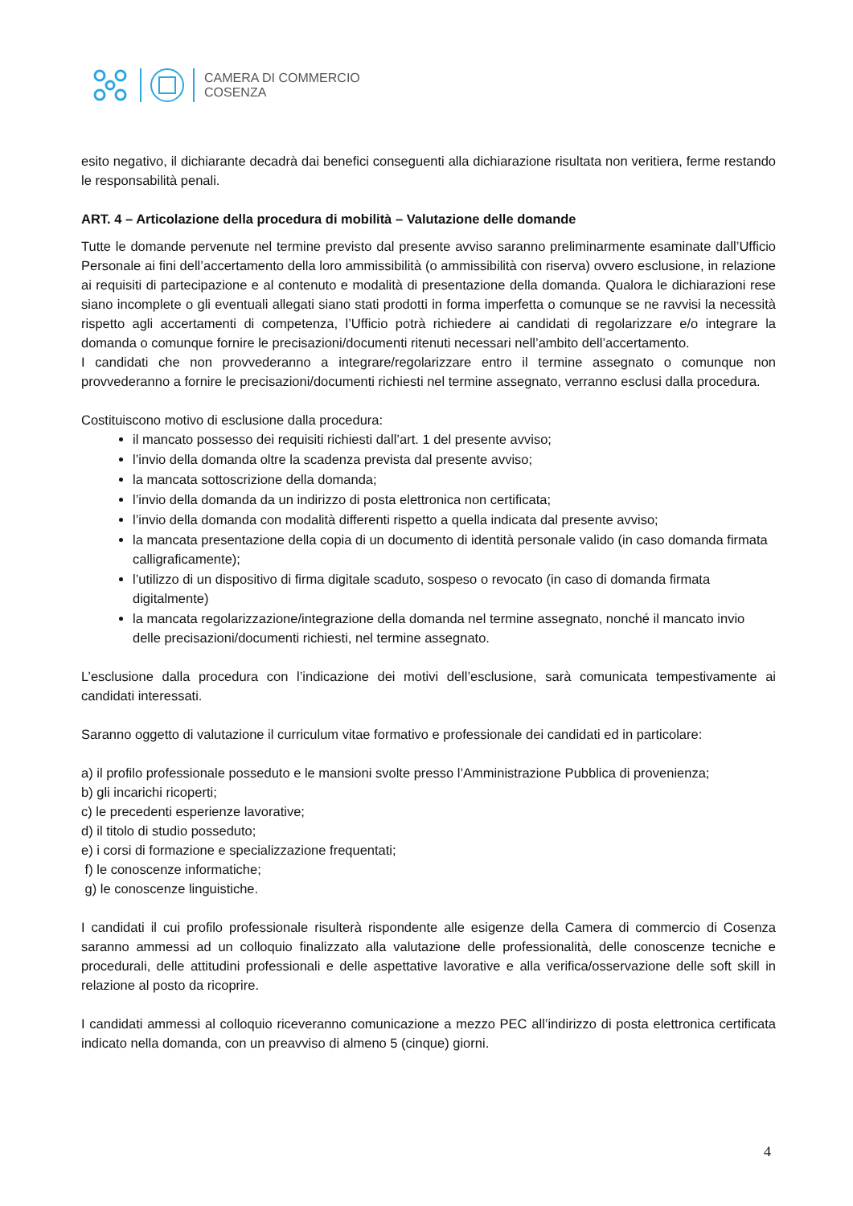CAMERA DI COMMERCIO
COSENZA
esito negativo, il dichiarante decadrà dai benefici conseguenti alla dichiarazione risultata non veritiera, ferme restando le responsabilità penali.
ART. 4 – Articolazione della procedura di mobilità – Valutazione delle domande
Tutte le domande pervenute nel termine previsto dal presente avviso saranno preliminarmente esaminate dall’Ufficio Personale ai fini dell’accertamento della loro ammissibilità (o ammissibilità con riserva) ovvero esclusione, in relazione ai requisiti di partecipazione e al contenuto e modalità di presentazione della domanda. Qualora le dichiarazioni rese siano incomplete o gli eventuali allegati siano stati prodotti in forma imperfetta o comunque se ne ravvisi la necessità rispetto agli accertamenti di competenza, l’Ufficio potrà richiedere ai candidati di regolarizzare e/o integrare la domanda o comunque fornire le precisazioni/documenti ritenuti necessari nell’ambito dell’accertamento.
I candidati che non provvederanno a integrare/regolarizzare entro il termine assegnato o comunque non provvederanno a fornire le precisazioni/documenti richiesti nel termine assegnato, verranno esclusi dalla procedura.
Costituiscono motivo di esclusione dalla procedura:
il mancato possesso dei requisiti richiesti dall’art. 1 del presente avviso;
l’invio della domanda oltre la scadenza prevista dal presente avviso;
la mancata sottoscrizione della domanda;
l’invio della domanda da un indirizzo di posta elettronica non certificata;
l’invio della domanda con modalità differenti rispetto a quella indicata dal presente avviso;
la mancata presentazione della copia di un documento di identità personale valido (in caso domanda firmata calligraficamente);
l’utilizzo di un dispositivo di firma digitale scaduto, sospeso o revocato (in caso di domanda firmata digitalmente)
la mancata regolarizzazione/integrazione della domanda nel termine assegnato, nonché il mancato invio delle precisazioni/documenti richiesti, nel termine assegnato.
L’esclusione dalla procedura con l’indicazione dei motivi dell’esclusione, sarà comunicata tempestivamente ai candidati interessati.
Saranno oggetto di valutazione il curriculum vitae formativo e professionale dei candidati ed in particolare:
a) il profilo professionale posseduto e le mansioni svolte presso l’Amministrazione Pubblica di provenienza;
b) gli incarichi ricoperti;
c) le precedenti esperienze lavorative;
d) il titolo di studio posseduto;
e) i corsi di formazione e specializzazione frequentati;
f) le conoscenze informatiche;
g) le conoscenze linguistiche.
I candidati il cui profilo professionale risulterà rispondente alle esigenze della Camera di commercio di Cosenza saranno ammessi ad un colloquio finalizzato alla valutazione delle professionalità, delle conoscenze tecniche e procedurali, delle attitudini professionali e delle aspettative lavorative e alla verifica/osservazione delle soft skill in relazione al posto da ricoprire.
I candidati ammessi al colloquio riceveranno comunicazione a mezzo PEC all’indirizzo di posta elettronica certificata indicato nella domanda, con un preavviso di almeno 5 (cinque) giorni.
4